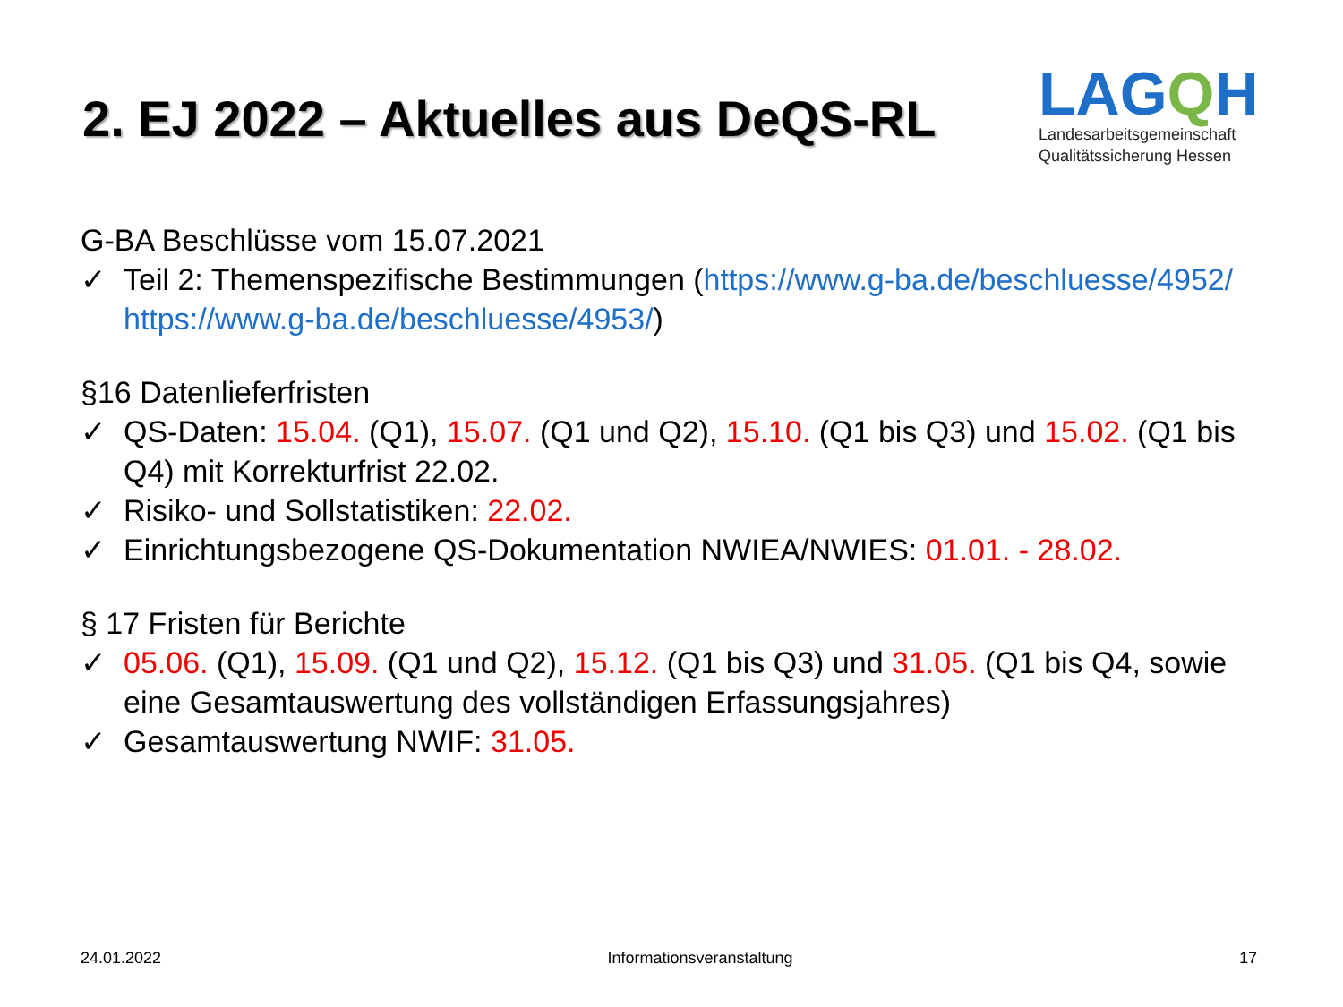2. EJ 2022 – Aktuelles aus DeQS-RL
LAGQH
Landesarbeitsgemeinschaft
Qualitätssicherung Hessen
G-BA Beschlüsse vom 15.07.2021
✓ Teil 2: Themenspezifische Bestimmungen (https://www.g-ba.de/beschluesse/4952/ https://www.g-ba.de/beschluesse/4953/)
§16 Datenlieferfristen
✓ QS-Daten: 15.04. (Q1), 15.07. (Q1 und Q2), 15.10. (Q1 bis Q3) und 15.02. (Q1 bis Q4) mit Korrekturfrist 22.02.
✓ Risiko- und Sollstatistiken: 22.02.
✓ Einrichtungsbezogene QS-Dokumentation NWIEA/NWIES: 01.01. - 28.02.
§ 17 Fristen für Berichte
✓ 05.06. (Q1), 15.09. (Q1 und Q2), 15.12. (Q1 bis Q3) und 31.05. (Q1 bis Q4, sowie eine Gesamtauswertung des vollständigen Erfassungsjahres)
✓ Gesamtauswertung NWIF: 31.05.
24.01.2022 Informationsveranstaltung 17